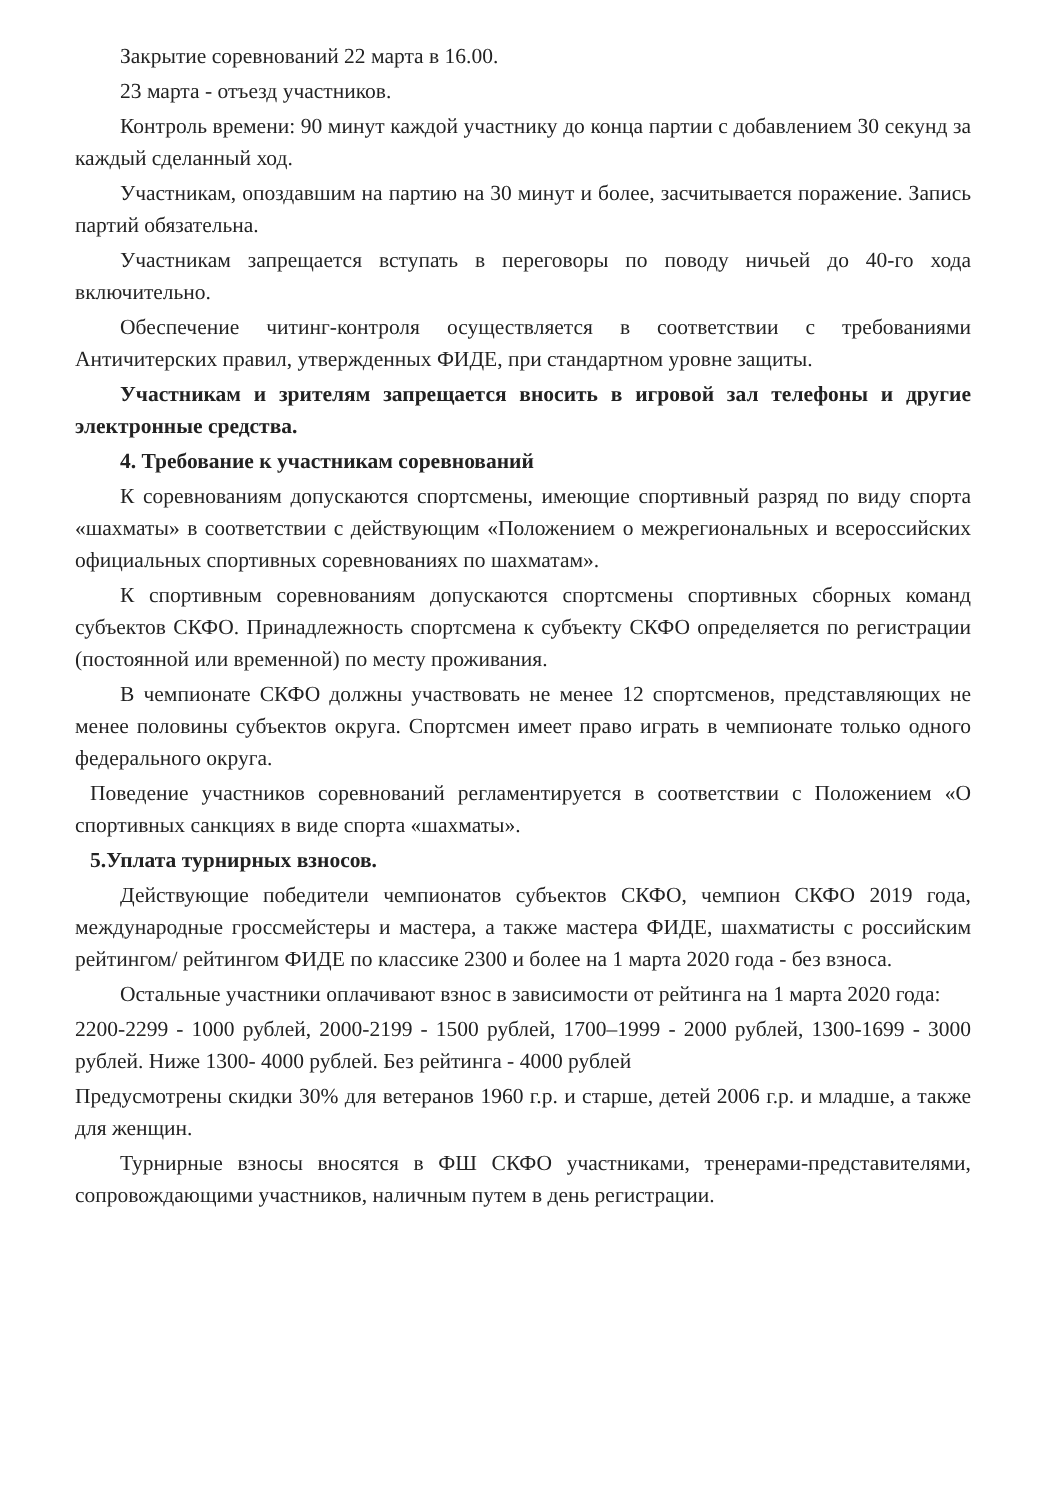Закрытие соревнований 22 марта в 16.00.
23 марта - отъезд участников.
Контроль времени: 90 минут каждой участнику до конца партии с добавлением 30 секунд за каждый сделанный ход.
Участникам, опоздавшим на партию на 30 минут и более, засчитывается поражение. Запись партий обязательна.
Участникам запрещается вступать в переговоры по поводу ничьей до 40-го хода включительно.
Обеспечение читинг-контроля осуществляется в соответствии с требованиями Античитерских правил, утвержденных ФИДЕ, при стандартном уровне защиты.
Участникам и зрителям запрещается вносить в игровой зал телефоны и другие электронные средства.
4. Требование к участникам соревнований
К соревнованиям допускаются спортсмены, имеющие спортивный разряд по виду спорта «шахматы» в соответствии с действующим «Положением о межрегиональных и всероссийских официальных спортивных соревнованиях по шахматам».
К спортивным соревнованиям допускаются спортсмены спортивных сборных команд субъектов СКФО. Принадлежность спортсмена к субъекту СКФО определяется по регистрации (постоянной или временной) по месту проживания.
В чемпионате СКФО должны участвовать не менее 12 спортсменов, представляющих не менее половины субъектов округа. Спортсмен имеет право играть в чемпионате только одного федерального округа.
Поведение участников соревнований регламентируется в соответствии с Положением «О спортивных санкциях в виде спорта «шахматы».
5.Уплата турнирных взносов.
Действующие победители чемпионатов субъектов СКФО, чемпион СКФО 2019 года, международные гроссмейстеры и мастера, а также мастера ФИДЕ, шахматисты с российским рейтингом/ рейтингом ФИДЕ по классике 2300 и более на 1 марта 2020 года - без взноса.
Остальные участники оплачивают взнос в зависимости от рейтинга на 1 марта 2020 года:
2200-2299 - 1000 рублей, 2000-2199 - 1500 рублей, 1700–1999 - 2000 рублей, 1300-1699 - 3000 рублей. Ниже 1300- 4000 рублей. Без рейтинга - 4000 рублей
Предусмотрены скидки 30% для ветеранов 1960 г.р. и старше, детей 2006 г.р. и младше, а также для женщин.
Турнирные взносы вносятся в ФШ СКФО участниками, тренерами-представителями, сопровождающими участников, наличным путем в день регистрации.